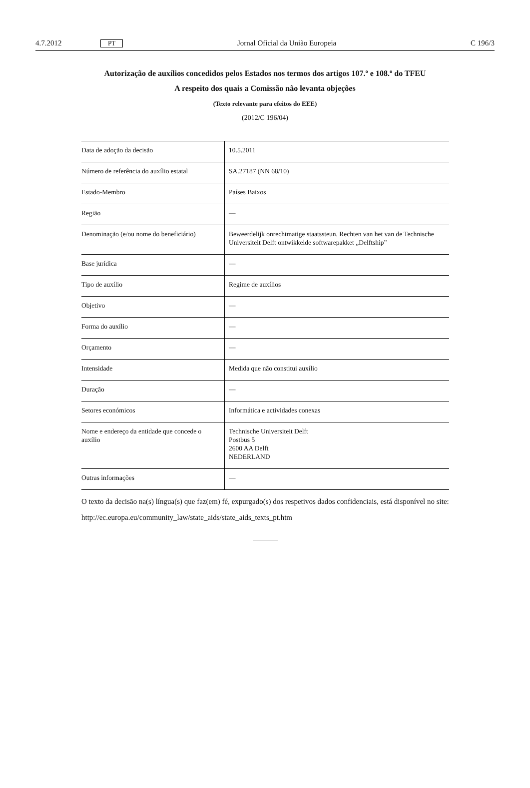4.7.2012 PT Jornal Oficial da União Europeia C 196/3
Autorização de auxílios concedidos pelos Estados nos termos dos artigos 107.º e 108.º do TFEU
A respeito dos quais a Comissão não levanta objeções
(Texto relevante para efeitos do EEE)
(2012/C 196/04)
| Data de adoção da decisão | 10.5.2011 |
| Número de referência do auxílio estatal | SA.27187 (NN 68/10) |
| Estado-Membro | Países Baixos |
| Região | — |
| Denominação (e/ou nome do beneficiário) | Beweerdelijk onrechtmatige staatssteun. Rechten van het van de Technische Universiteit Delft ontwikkelde softwarepakket „Delftship” |
| Base jurídica | — |
| Tipo de auxílio | Regime de auxílios |
| Objetivo | — |
| Forma do auxílio | — |
| Orçamento | — |
| Intensidade | Medida que não constitui auxílio |
| Duração | — |
| Setores económicos | Informática e actividades conexas |
| Nome e endereço da entidade que concede o auxílio | Technische Universiteit Delft Postbus 5 2600 AA Delft NEDERLAND |
| Outras informações | — |
O texto da decisão na(s) língua(s) que faz(em) fé, expurgado(s) dos respetivos dados confidenciais, está disponível no site:
http://ec.europa.eu/community_law/state_aids/state_aids_texts_pt.htm